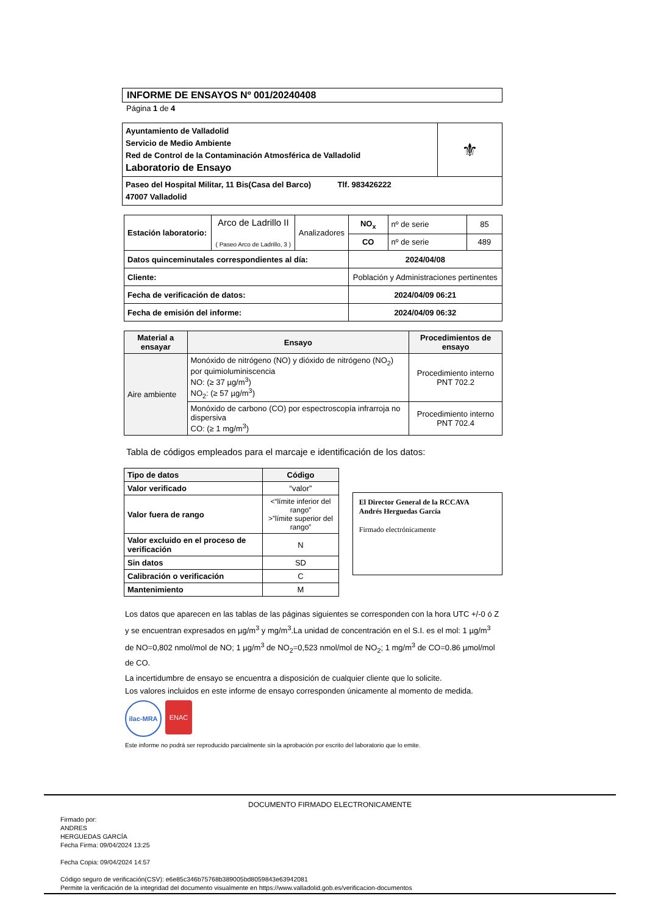INFORME DE ENSAYOS Nº 001/20240408
Página 1 de 4
| Ayuntamiento de Valladolid Servicio de Medio Ambiente Red de Control de la Contaminación Atmosférica de Valladolid Laboratorio de Ensayo | ⚜ |
| Paseo del Hospital Militar, 11 Bis(Casa del Barco) Tlf. 983426222 47007 Valladolid | |
| Estación laboratorio: | Arco de Ladrillo II ( Paseo Arco de Ladrillo, 3 ) | Analizadores | NO<sub>x</sub> | nº de serie | 85 |
| | | | CO | nº de serie | 489 |
| Datos quinceminutales correspondientes al día: | | | 2024/04/08 | | |
| Cliente: | | | Población y Administraciones pertinentes | | |
| Fecha de verificación de datos: | | | 2024/04/09 06:21 | | |
| Fecha de emisión del informe: | | | 2024/04/09 06:32 | | |
| Material a ensayar | Ensayo | Procedimientos de ensayo |
| --- | --- | --- |
| Aire ambiente | Monóxido de nitrógeno (NO) y dióxido de nitrógeno (NO<sub>2</sub>) por quimioluminiscencia NO: (≥ 37 µg/m<sup>3</sup>) NO<sub>2</sub>: (≥ 57 µg/m<sup>3</sup>) | Procedimiento interno PNT 702.2 |
| | Monóxido de carbono (CO) por espectroscopía infrarroja no dispersiva CO: (≥ 1 mg/m<sup>3</sup>) | Procedimiento interno PNT 702.4 |
Tabla de códigos empleados para el marcaje e identificación de los datos:
| Tipo de datos | Código |
| --- | --- |
| Valor verificado | “valor” |
| Valor fuera de rango | <“límite inferior del rango” >”límite superior del rango” |
| Valor excluido en el proceso de verificación | N |
| Sin datos | SD |
| Calibración o verificación | C |
| Mantenimiento | M |
El Director General de la RCCAVA
Andrés Herguedas García
Firmado electrónicamente
Los datos que aparecen en las tablas de las páginas siguientes se corresponden con la hora UTC +/-0 ó Z y se encuentran expresados en µg/m<sup>3</sup> y mg/m<sup>3</sup>.La unidad de concentración en el S.I. es el mol: 1 µg/m<sup>3</sup> de NO=0,802 nmol/mol de NO; 1 µg/m<sup>3</sup> de NO<sub>2</sub>=0,523 nmol/mol de NO<sub>2</sub>; 1 mg/m<sup>3</sup> de CO=0.86 µmol/mol de CO.
La incertidumbre de ensayo se encuentra a disposición de cualquier cliente que lo solicite.
Los valores incluidos en este informe de ensayo corresponden únicamente al momento de medida.
ilac-MRA ENAC
Este informe no podrá ser reproducido parcialmente sin la aprobación por escrito del laboratorio que lo emite.
DOCUMENTO FIRMADO ELECTRONICAMENTE
Firmado por:
ANDRES
HERGUEDAS GARCÍA
Fecha Firma: 09/04/2024 13:25
Fecha Copia: 09/04/2024 14:57
Código seguro de verificación(CSV): e6e85c346b75768b389005bd8059843e63942081
Permite la verificación de la integridad del documento visualmente en https://www.valladolid.gob.es/verificacion-documentos